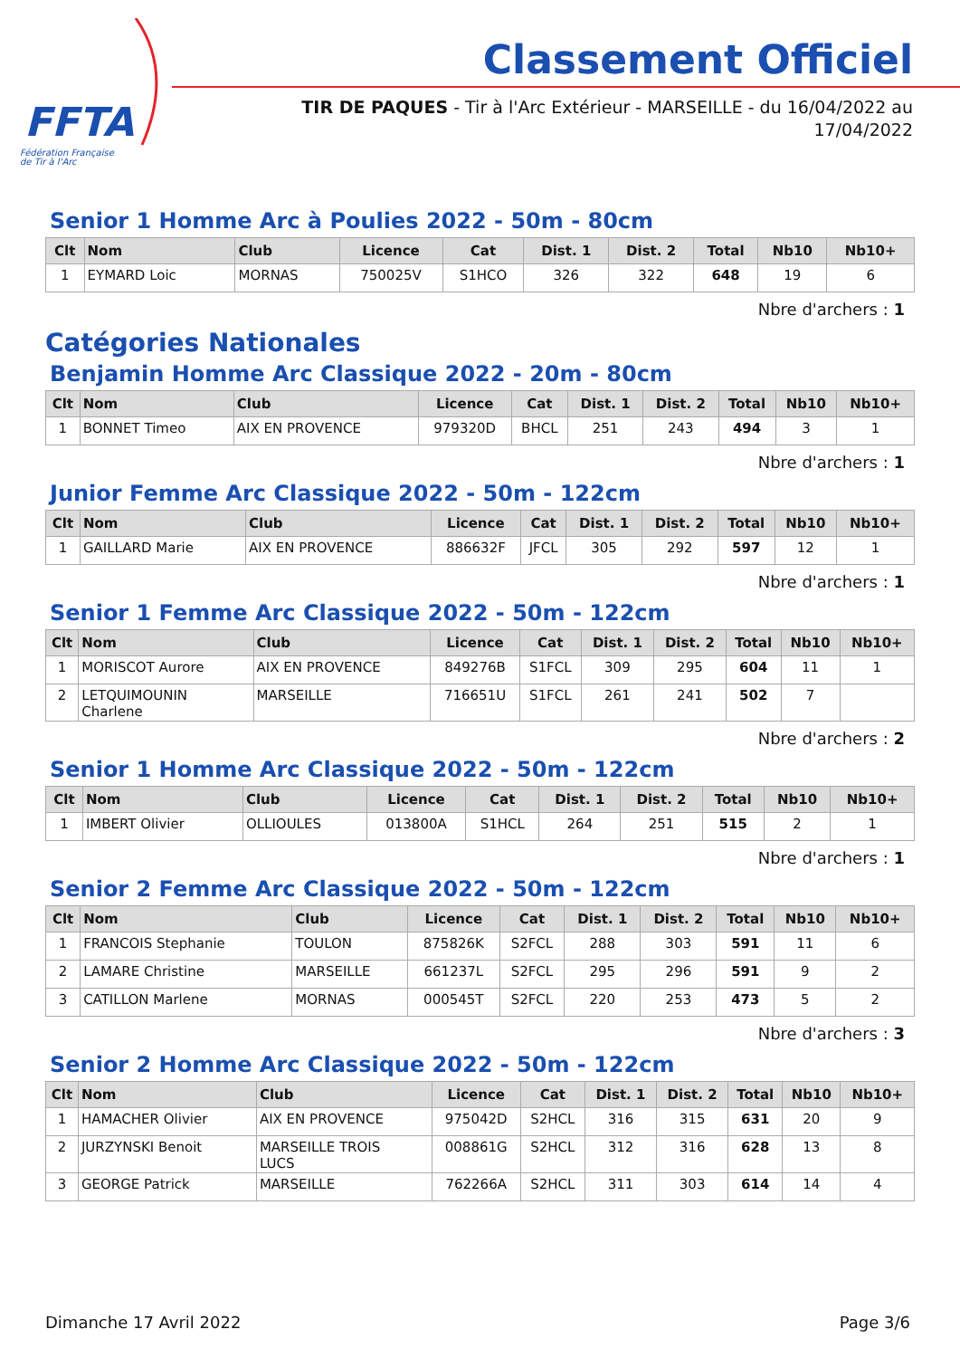FFTA
Fédération Française
de Tir à l'Arc
Classement Officiel
TIR DE PAQUES - Tir à l'Arc Extérieur - MARSEILLE - du 16/04/2022 au 17/04/2022
Senior 1 Homme Arc à Poulies 2022 - 50m - 80cm
| Clt | Nom | Club | Licence | Cat | Dist. 1 | Dist. 2 | Total | Nb10 | Nb10+ |
| --- | --- | --- | --- | --- | --- | --- | --- | --- | --- |
| 1 | EYMARD Loic | MORNAS | 750025V | S1HCO | 326 | 322 | 648 | 19 | 6 |
Nbre d'archers : 1
Catégories Nationales
Benjamin Homme Arc Classique 2022 - 20m - 80cm
| Clt | Nom | Club | Licence | Cat | Dist. 1 | Dist. 2 | Total | Nb10 | Nb10+ |
| --- | --- | --- | --- | --- | --- | --- | --- | --- | --- |
| 1 | BONNET Timeo | AIX EN PROVENCE | 979320D | BHCL | 251 | 243 | 494 | 3 | 1 |
Nbre d'archers : 1
Junior Femme Arc Classique 2022 - 50m - 122cm
| Clt | Nom | Club | Licence | Cat | Dist. 1 | Dist. 2 | Total | Nb10 | Nb10+ |
| --- | --- | --- | --- | --- | --- | --- | --- | --- | --- |
| 1 | GAILLARD Marie | AIX EN PROVENCE | 886632F | JFCL | 305 | 292 | 597 | 12 | 1 |
Nbre d'archers : 1
Senior 1 Femme Arc Classique 2022 - 50m - 122cm
| Clt | Nom | Club | Licence | Cat | Dist. 1 | Dist. 2 | Total | Nb10 | Nb10+ |
| --- | --- | --- | --- | --- | --- | --- | --- | --- | --- |
| 1 | MORISCOT Aurore | AIX EN PROVENCE | 849276B | S1FCL | 309 | 295 | 604 | 11 | 1 |
| 2 | LETQUIMOUNIN Charlene | MARSEILLE | 716651U | S1FCL | 261 | 241 | 502 | 7 | |
Nbre d'archers : 2
Senior 1 Homme Arc Classique 2022 - 50m - 122cm
| Clt | Nom | Club | Licence | Cat | Dist. 1 | Dist. 2 | Total | Nb10 | Nb10+ |
| --- | --- | --- | --- | --- | --- | --- | --- | --- | --- |
| 1 | IMBERT Olivier | OLLIOULES | 013800A | S1HCL | 264 | 251 | 515 | 2 | 1 |
Nbre d'archers : 1
Senior 2 Femme Arc Classique 2022 - 50m - 122cm
| Clt | Nom | Club | Licence | Cat | Dist. 1 | Dist. 2 | Total | Nb10 | Nb10+ |
| --- | --- | --- | --- | --- | --- | --- | --- | --- | --- |
| 1 | FRANCOIS Stephanie | TOULON | 875826K | S2FCL | 288 | 303 | 591 | 11 | 6 |
| 2 | LAMARE Christine | MARSEILLE | 661237L | S2FCL | 295 | 296 | 591 | 9 | 2 |
| 3 | CATILLON Marlene | MORNAS | 000545T | S2FCL | 220 | 253 | 473 | 5 | 2 |
Nbre d'archers : 3
Senior 2 Homme Arc Classique 2022 - 50m - 122cm
| Clt | Nom | Club | Licence | Cat | Dist. 1 | Dist. 2 | Total | Nb10 | Nb10+ |
| --- | --- | --- | --- | --- | --- | --- | --- | --- | --- |
| 1 | HAMACHER Olivier | AIX EN PROVENCE | 975042D | S2HCL | 316 | 315 | 631 | 20 | 9 |
| 2 | JURZYNSKI Benoit | MARSEILLE TROIS LUCS | 008861G | S2HCL | 312 | 316 | 628 | 13 | 8 |
| 3 | GEORGE Patrick | MARSEILLE | 762266A | S2HCL | 311 | 303 | 614 | 14 | 4 |
Dimanche 17 Avril 2022 Page 3/6